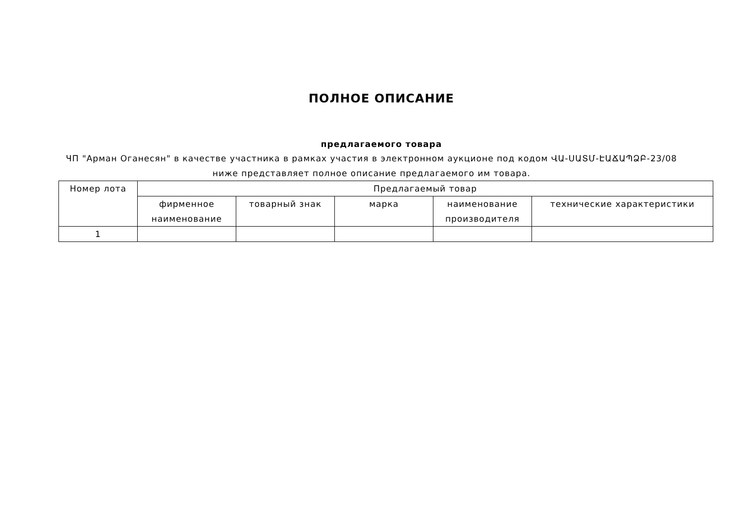ПОЛНОЕ ОПИСАНИЕ
предлагаемого товара
ЧП "Арман Оганесян" в качестве участника в рамках участия в электронном аукционе под кодом ՎԱ-ՍԱՏՄ-ԷԱՃԱՊՁԲ-23/08 ниже представляет полное описание предлагаемого им товара.
| Номер лота | Предлагаемый товар | | | | |
| --- | --- | --- | --- | --- | --- |
| | фирменное наименование | товарный знак | марка | наименование производителя | технические характеристики |
| 1 | | | | | |